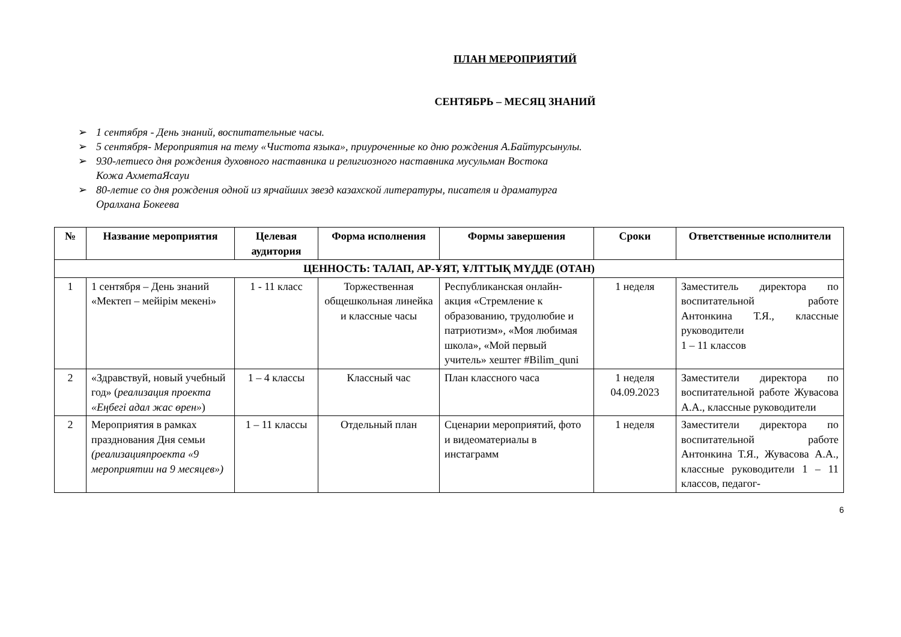ПЛАН МЕРОПРИЯТИЙ
СЕНТЯБРЬ – МЕСЯЦ ЗНАНИЙ
➢ 1 сентября - День знаний, воспитательные часы.
➢ 5 сентября- Мероприятия на тему «Чистота языка», приуроченные ко дню рождения А.Байтурсынулы.
➢ 930-летиесо дня рождения духовного наставника и религиозного наставника мусульман Востока
Кожа АхметаЯсауи
➢ 80-летие со дня рождения одной из ярчайших звезд казахской литературы, писателя и драматурга
Оралхана Бокеева
| № | Название мероприятия | Целевая аудитория | Форма исполнения | Формы завершения | Сроки | Ответственные исполнители |
| --- | --- | --- | --- | --- | --- | --- |
| ЦЕННОСТЬ: ТАЛАП, АР-ҰЯТ, ҰЛТТЫҚ МҮДДЕ (ОТАН) | | | | | | |
| 1 | 1 сентября – День знаний «Мектеп – мейірім мекені» | 1 - 11 класс | Торжественная общешкольная линейка и классные часы | Республиканская онлайн-акция «Стремление к образованию, трудолюбие и патриотизм», «Моя любимая школа», «Мой первый учитель» хештег #Bilim_quni | 1 неделя | Заместитель директора по воспитательной работе Антонкина Т.Я., классные руководители 1 – 11 классов |
| 2 | «Здравствуй, новый учебный год» ( реализация проекта «Еңбегі адал жас өрен» ) | 1 – 4 классы | Классный час | План классного часа | 1 неделя 04.09.2023 | Заместители директора по воспитательной работе Жувасова А.А., классные руководители |
| 2 | Мероприятия в рамках празднования Дня семьи (реализацияпроекта «9 мероприятии на 9 месяцев») | 1 – 11 классы | Отдельный план | Сценарии мероприятий, фото и видеоматериалы в инстаграмм | 1 неделя | Заместители директора по воспитательной работе Антонкина Т.Я., Жувасова А.А., классные руководители 1 – 11 классов, педагог- |
6